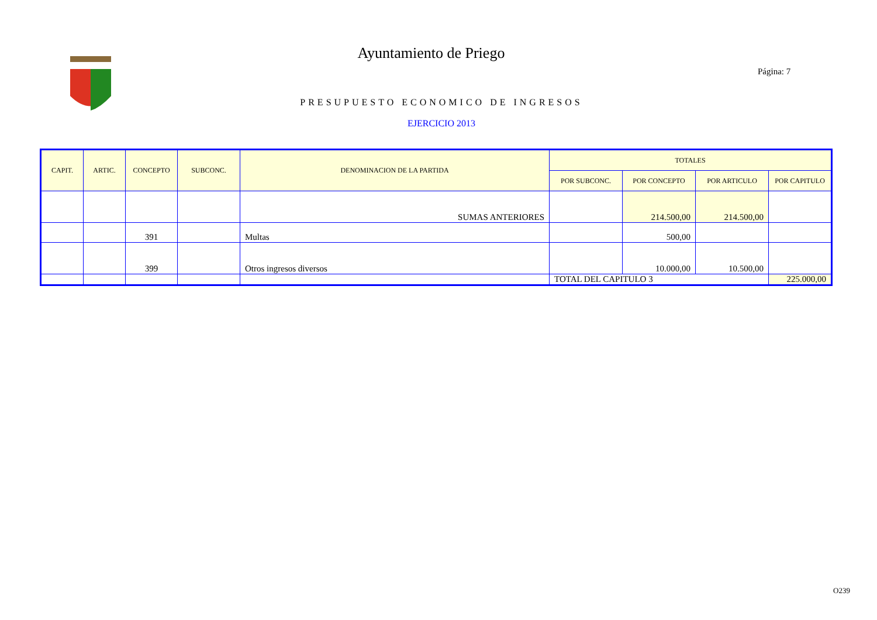Ayuntamiento de Priego
Página: 7
PRESUPUESTO ECONOMICO DE INGRESOS
EJERCICIO 2013
| CAPIT. | ARTIC. | CONCEPTO | SUBCONC. | DENOMINACION DE LA PARTIDA | TOTALES | | | |
| --- | --- | --- | --- | --- | --- | --- | --- | --- |
| | | | | | POR SUBCONC. | POR CONCEPTO | POR ARTICULO | POR CAPITULO |
| | | | | SUMAS ANTERIORES | | 214.500,00 | 214.500,00 | |
| | | 391 | | Multas | | 500,00 | | |
| | | 399 | | Otros ingresos diversos | | 10.000,00 | 10.500,00 | |
| | | | | | TOTAL DEL CAPITULO 3 | | | 225.000,00 |
O239